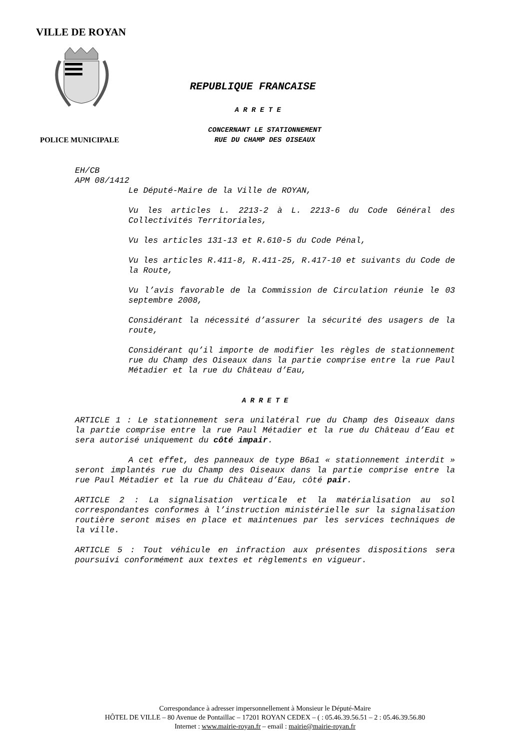VILLE DE ROYAN
REPUBLIQUE FRANCAISE
A R R E T E
CONCERNANT LE STATIONNEMENT
RUE DU CHAMP DES OISEAUX
POLICE MUNICIPALE
EH/CB
APM 08/1412
Le Député-Maire de la Ville de ROYAN,
Vu les articles L. 2213-2 à L. 2213-6 du Code Général des Collectivités Territoriales,
Vu les articles 131-13 et R.610-5 du Code Pénal,
Vu les articles R.411-8, R.411-25, R.417-10 et suivants du Code de la Route,
Vu l’avis favorable de la Commission de Circulation réunie le 03 septembre 2008,
Considérant la nécessité d’assurer la sécurité des usagers de la route,
Considérant qu’il importe de modifier les règles de stationnement rue du Champ des Oiseaux dans la partie comprise entre la rue Paul Métadier et la rue du Château d’Eau,
A R R E T E
ARTICLE 1 : Le stationnement sera unilatéral rue du Champ des Oiseaux dans la partie comprise entre la rue Paul Métadier et la rue du Château d’Eau et sera autorisé uniquement du côté impair.
A cet effet, des panneaux de type B6a1 « stationnement interdit » seront implantés rue du Champ des Oiseaux dans la partie comprise entre la rue Paul Métadier et la rue du Château d’Eau, côté pair.
ARTICLE 2 : La signalisation verticale et la matérialisation au sol correspondantes conformes à l’instruction ministérielle sur la signalisation routière seront mises en place et maintenues par les services techniques de la ville.
ARTICLE 5 : Tout véhicule en infraction aux présentes dispositions sera poursuivi conformément aux textes et règlements en vigueur.
Correspondance à adresser impersonnellement à Monsieur le Député-Maire
HÔTEL DE VILLE – 80 Avenue de Pontaillac – 17201 ROYAN CEDEX – ( : 05.46.39.56.51 – 2 : 05.46.39.56.80
Internet : www.mairie-royan.fr – email : mairie@mairie-royan.fr